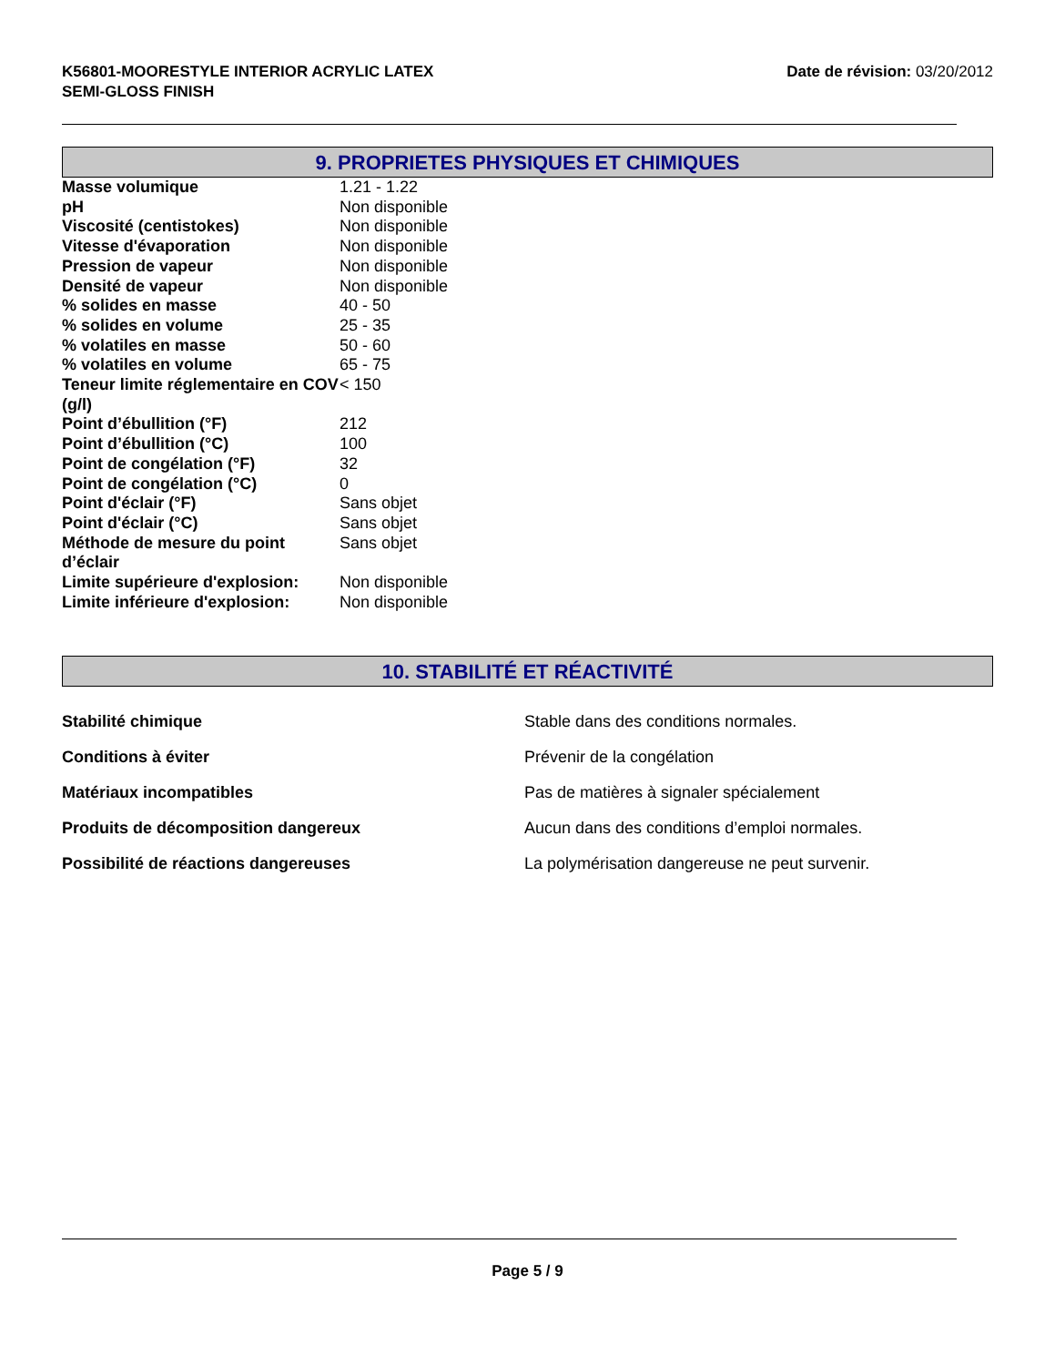K56801-MOORESTYLE INTERIOR ACRYLIC LATEX
SEMI-GLOSS FINISH
Date de révision: 03/20/2012
9. PROPRIETES PHYSIQUES ET CHIMIQUES
| Masse volumique | 1.21 - 1.22 |
| pH | Non disponible |
| Viscosité (centistokes) | Non disponible |
| Vitesse d'évaporation | Non disponible |
| Pression de vapeur | Non disponible |
| Densité de vapeur | Non disponible |
| % solides en masse | 40 - 50 |
| % solides en volume | 25 - 35 |
| % volatiles en masse | 50 - 60 |
| % volatiles en volume | 65 - 75 |
| Teneur limite réglementaire en COV (g/l) | < 150 |
| Point d’ébullition (°F) | 212 |
| Point d’ébullition (°C) | 100 |
| Point de congélation (°F) | 32 |
| Point de congélation (°C) | 0 |
| Point d'éclair (°F) | Sans objet |
| Point d'éclair (°C) | Sans objet |
| Méthode de mesure du point d’éclair | Sans objet |
| Limite supérieure d'explosion: | Non disponible |
| Limite inférieure d'explosion: | Non disponible |
10. STABILITÉ ET RÉACTIVITÉ
| Stabilité chimique | Stable dans des conditions normales. |
| Conditions à éviter | Prévenir de la congélation |
| Matériaux incompatibles | Pas de matières à signaler spécialement |
| Produits de décomposition dangereux | Aucun dans des conditions d’emploi normales. |
| Possibilité de réactions dangereuses | La polymérisation dangereuse ne peut survenir. |
Page 5 / 9